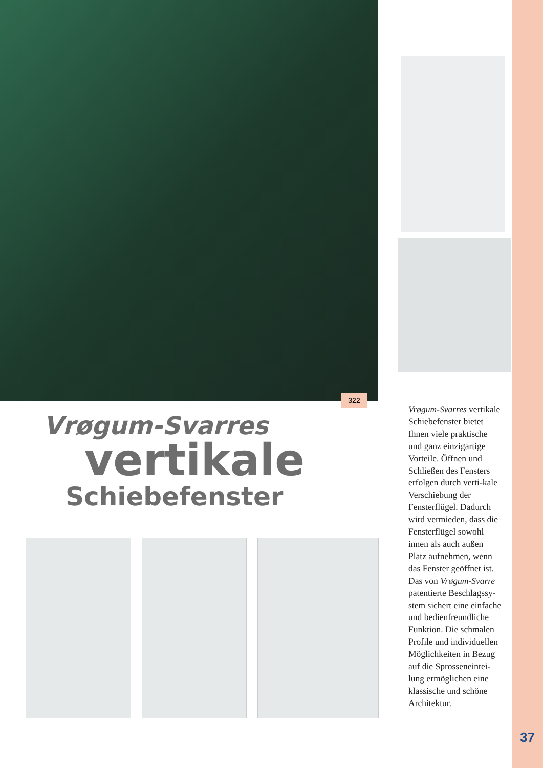322
Vrøgum-Svarres
vertikale
Schiebefenster
Vrøgum-Svarres vertikale Schiebefenster bietet Ihnen viele praktische und ganz einzigartige Vorteile. Öffnen und Schließen des Fensters erfolgen durch verti-kale Verschiebung der Fensterflügel. Dadurch wird vermieden, dass die Fensterflügel sowohl innen als auch außen Platz aufnehmen, wenn das Fenster geöffnet ist. Das von Vrøgum-Svarre patentierte Beschlagssy-stem sichert eine einfache und bedienfreundliche Funktion. Die schmalen Profile und individuellen Möglichkeiten in Bezug auf die Sprosseneintei-lung ermöglichen eine klassische und schöne Architektur.
37